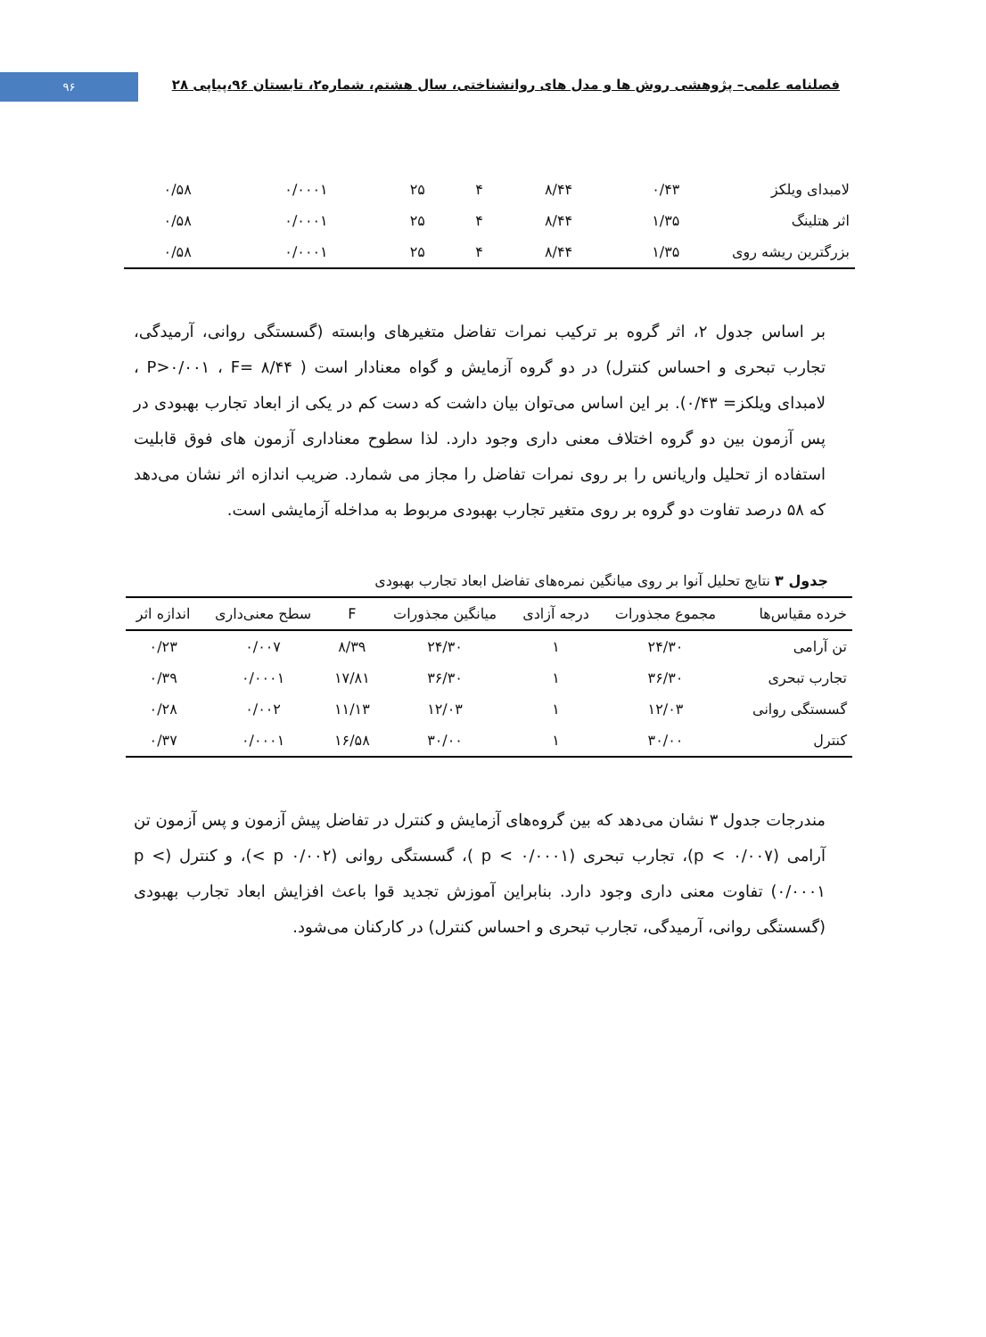۹۶
فصلنامه علمی– پژوهشی روش ها و مدل های روانشناختی، سال هشتم، شماره۲، تابستان ۹۶،پیاپی ۲۸
| لامبدای ویلکز | ۰/۴۳ | ۸/۴۴ | ۴ | ۲۵ | ۰/۰۰۰۱ | ۰/۵۸ |
| اثر هتلینگ | ۱/۳۵ | ۸/۴۴ | ۴ | ۲۵ | ۰/۰۰۰۱ | ۰/۵۸ |
| بزرگترین ریشه روی | ۱/۳۵ | ۸/۴۴ | ۴ | ۲۵ | ۰/۰۰۰۱ | ۰/۵۸ |
بر اساس جدول ۲، اثر گروه بر ترکیب نمرات تفاضل متغیرهای وابسته (گسستگی روانی، آرمیدگی، تجارب تبحری و احساس کنترل) در دو گروه آزمایش و گواه معنادار است ( P>۰/۰۰۱ ، F= ۸/۴۴ ، لامبدای ویلکز= ۰/۴۳). بر این اساس می‌توان بیان داشت که دست کم در یکی از ابعاد تجارب بهبودی در پس آزمون بین دو گروه اختلاف معنی داری وجود دارد. لذا سطوح معناداری آزمون های فوق قابلیت استفاده از تحلیل واریانس را بر روی نمرات تفاضل را مجاز می شمارد. ضریب اندازه اثر نشان می‌دهد که ۵۸ درصد تفاوت دو گروه بر روی متغیر تجارب بهبودی مربوط به مداخله آزمایشی است.
جدول ۳ نتایج تحلیل آنوا بر روی میانگین نمره‌های تفاضل ابعاد تجارب بهبودی
| خرده مقیاس‌ها | مجموع مجذورات | درجه آزادی | میانگین مجذورات | F | سطح معنی‌داری | اندازه اثر |
| --- | --- | --- | --- | --- | --- | --- |
| تن آرامی | ۲۴/۳۰ | ۱ | ۲۴/۳۰ | ۸/۳۹ | ۰/۰۰۷ | ۰/۲۳ |
| تجارب تبحری | ۳۶/۳۰ | ۱ | ۳۶/۳۰ | ۱۷/۸۱ | ۰/۰۰۰۱ | ۰/۳۹ |
| گسستگی روانی | ۱۲/۰۳ | ۱ | ۱۲/۰۳ | ۱۱/۱۳ | ۰/۰۰۲ | ۰/۲۸ |
| کنترل | ۳۰/۰۰ | ۱ | ۳۰/۰۰ | ۱۶/۵۸ | ۰/۰۰۰۱ | ۰/۳۷ |
مندرجات جدول ۳ نشان می‌دهد که بین گروه‌های آزمایش و کنترل در تفاضل پیش آزمون و پس آزمون تن آرامی (p < ۰/۰۰۷)، تجارب تبحری (p < ۰/۰۰۰۱ )، گسستگی روانی (p ۰/۰۰۲ >)، و کنترل (p < ۰/۰۰۰۱) تفاوت معنی داری وجود دارد. بنابراین آموزش تجدید قوا باعث افزایش ابعاد تجارب بهبودی (گسستگی روانی، آرمیدگی، تجارب تبحری و احساس کنترل) در کارکنان می‌شود.